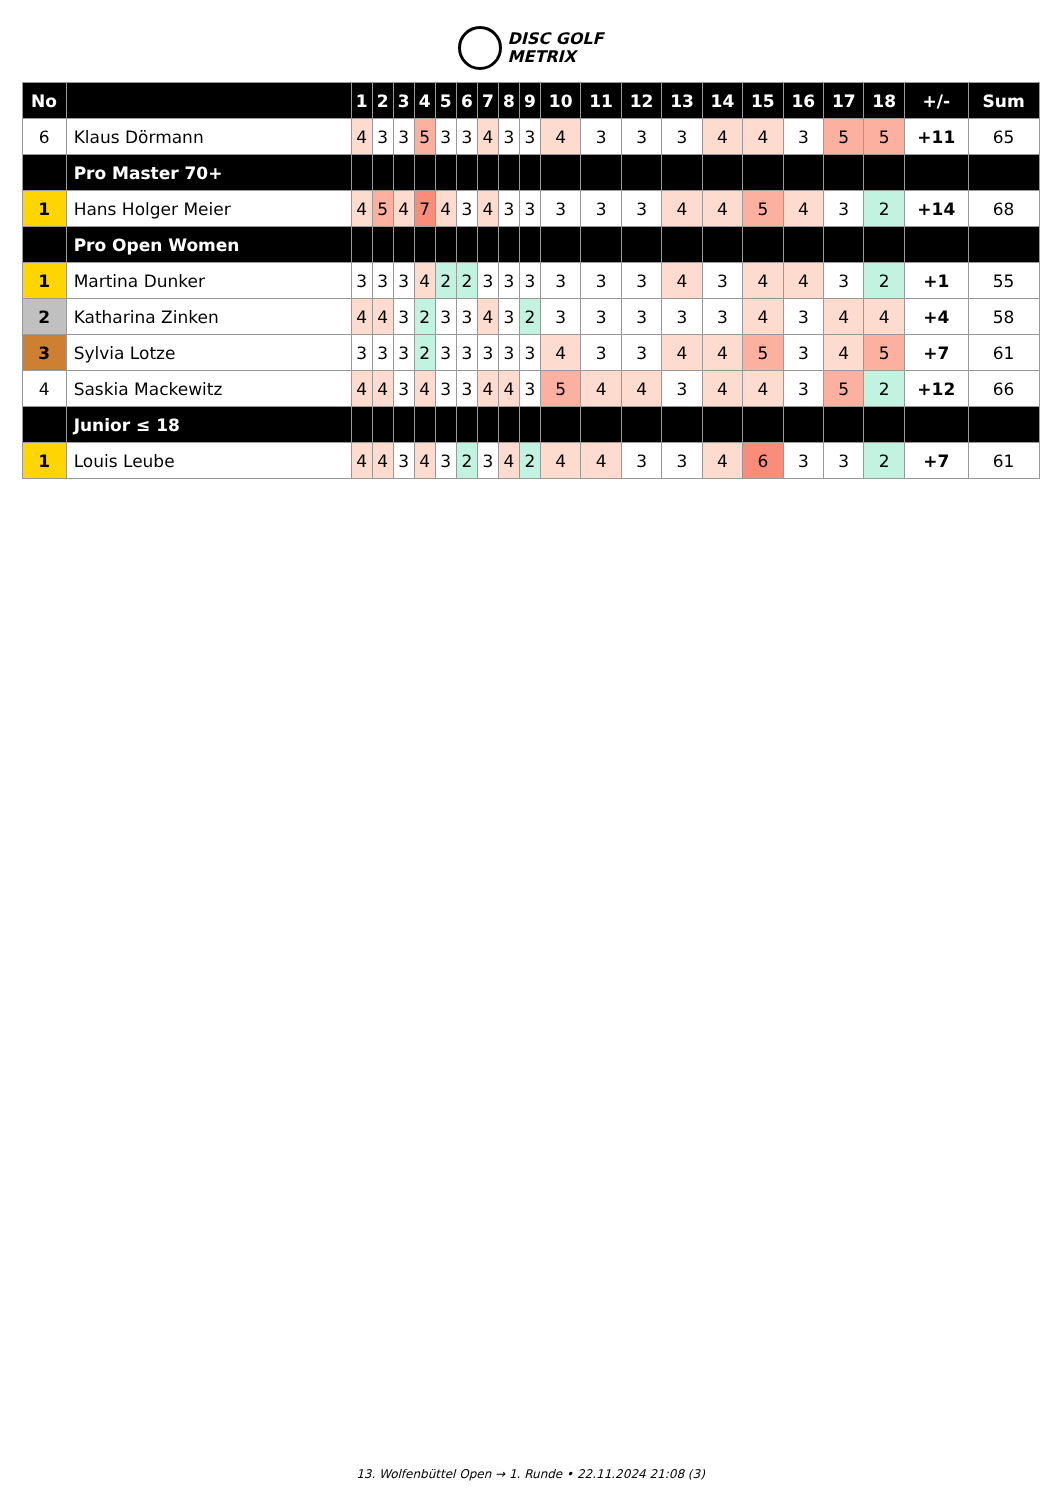DISC GOLF
METRIX
| No | | 1 | 2 | 3 | 4 | 5 | 6 | 7 | 8 | 9 | 10 | 11 | 12 | 13 | 14 | 15 | 16 | 17 | 18 | +/- | Sum |
| --- | --- | --- | --- | --- | --- | --- | --- | --- | --- | --- | --- | --- | --- | --- | --- | --- | --- | --- | --- | --- | --- |
| 6 | Klaus Dörmann | 4 | 3 | 3 | 5 | 3 | 3 | 4 | 3 | 3 | 4 | 3 | 3 | 3 | 4 | 4 | 3 | 5 | 5 | +11 | 65 |
| | Pro Master 70+ | | | | | | | | | | | | | | | | | | | | |
| 1 | Hans Holger Meier | 4 | 5 | 4 | 7 | 4 | 3 | 4 | 3 | 3 | 3 | 3 | 3 | 4 | 4 | 5 | 4 | 3 | 2 | +14 | 68 |
| | Pro Open Women | | | | | | | | | | | | | | | | | | | | |
| 1 | Martina Dunker | 3 | 3 | 3 | 4 | 2 | 2 | 3 | 3 | 3 | 3 | 3 | 3 | 4 | 3 | 4 | 4 | 3 | 2 | +1 | 55 |
| 2 | Katharina Zinken | 4 | 4 | 3 | 2 | 3 | 3 | 4 | 3 | 2 | 3 | 3 | 3 | 3 | 3 | 4 | 3 | 4 | 4 | +4 | 58 |
| 3 | Sylvia Lotze | 3 | 3 | 3 | 2 | 3 | 3 | 3 | 3 | 3 | 4 | 3 | 3 | 4 | 4 | 5 | 3 | 4 | 5 | +7 | 61 |
| 4 | Saskia Mackewitz | 4 | 4 | 3 | 4 | 3 | 3 | 4 | 4 | 3 | 5 | 4 | 4 | 3 | 4 | 4 | 3 | 5 | 2 | +12 | 66 |
| | Junior ≤ 18 | | | | | | | | | | | | | | | | | | | | |
| 1 | Louis Leube | 4 | 4 | 3 | 4 | 3 | 2 | 3 | 4 | 2 | 4 | 4 | 3 | 3 | 4 | 6 | 3 | 3 | 2 | +7 | 61 |
13. Wolfenbüttel Open → 1. Runde • 22.11.2024 21:08 (3)